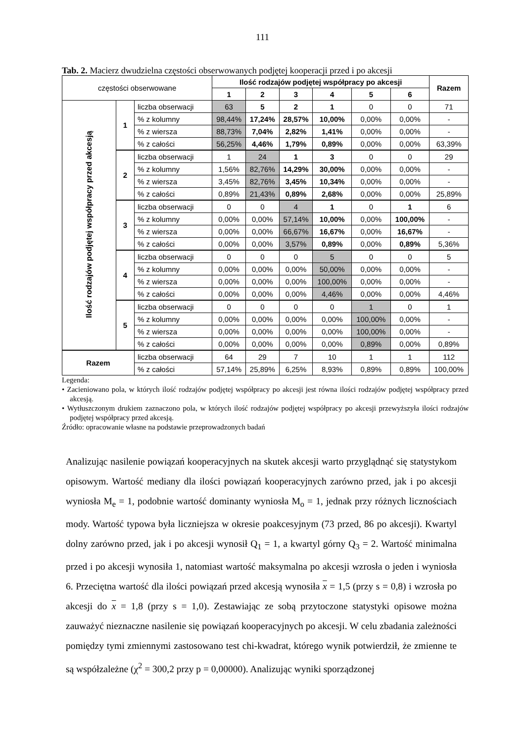111
Tab. 2. Macierz dwudzielna częstości obserwowanych podjętej kooperacji przed i po akcesji
| częstości obserwowane | | | Ilość rodzajów podjętej współpracy po akcesji | | | | | | Razem |
| --- | --- | --- | --- | --- | --- | --- | --- | --- | --- |
| | | | 1 | 2 | 3 | 4 | 5 | 6 | |
| Ilość rodzajów podjętej współpracy przed akcesją | 1 | liczba obserwacji | 63 | 5 | 2 | 1 | 0 | 0 | 71 |
| | | % z kolumny | 98,44% | 17,24% | 28,57% | 10,00% | 0,00% | 0,00% | - |
| | | % z wiersza | 88,73% | 7,04% | 2,82% | 1,41% | 0,00% | 0,00% | - |
| | | % z całości | 56,25% | 4,46% | 1,79% | 0,89% | 0,00% | 0,00% | 63,39% |
| | 2 | liczba obserwacji | 1 | 24 | 1 | 3 | 0 | 0 | 29 |
| | | % z kolumny | 1,56% | 82,76% | 14,29% | 30,00% | 0,00% | 0,00% | - |
| | | % z wiersza | 3,45% | 82,76% | 3,45% | 10,34% | 0,00% | 0,00% | - |
| | | % z całości | 0,89% | 21,43% | 0,89% | 2,68% | 0,00% | 0,00% | 25,89% |
| | 3 | liczba obserwacji | 0 | 0 | 4 | 1 | 0 | 1 | 6 |
| | | % z kolumny | 0,00% | 0,00% | 57,14% | 10,00% | 0,00% | 100,00% | - |
| | | % z wiersza | 0,00% | 0,00% | 66,67% | 16,67% | 0,00% | 16,67% | - |
| | | % z całości | 0,00% | 0,00% | 3,57% | 0,89% | 0,00% | 0,89% | 5,36% |
| | 4 | liczba obserwacji | 0 | 0 | 0 | 5 | 0 | 0 | 5 |
| | | % z kolumny | 0,00% | 0,00% | 0,00% | 50,00% | 0,00% | 0,00% | - |
| | | % z wiersza | 0,00% | 0,00% | 0,00% | 100,00% | 0,00% | 0,00% | - |
| | | % z całości | 0,00% | 0,00% | 0,00% | 4,46% | 0,00% | 0,00% | 4,46% |
| | 5 | liczba obserwacji | 0 | 0 | 0 | 0 | 1 | 0 | 1 |
| | | % z kolumny | 0,00% | 0,00% | 0,00% | 0,00% | 100,00% | 0,00% | - |
| | | % z wiersza | 0,00% | 0,00% | 0,00% | 0,00% | 100,00% | 0,00% | - |
| | | % z całości | 0,00% | 0,00% | 0,00% | 0,00% | 0,89% | 0,00% | 0,89% |
| Razem | | liczba obserwacji | 64 | 29 | 7 | 10 | 1 | 1 | 112 |
| | | % z całości | 57,14% | 25,89% | 6,25% | 8,93% | 0,89% | 0,89% | 100,00% |
Legenda:
• Zacieniowano pola, w których ilość rodzajów podjętej współpracy po akcesji jest równa ilości rodzajów podjętej współpracy przed akcesją.
• Wytłuszczonym drukiem zaznaczono pola, w których ilość rodzajów podjętej współpracy po akcesji przewyższyła ilości rodzajów podjętej współpracy przed akcesją.
Źródło: opracowanie własne na podstawie przeprowadzonych badań
Analizując nasilenie powiązań kooperacyjnych na skutek akcesji warto przyglądnąć się statystykom opisowym. Wartość mediany dla ilości powiązań kooperacyjnych zarówno przed, jak i po akcesji wyniosła M<sub>e</sub> = 1, podobnie wartość dominanty wyniosła M<sub>o</sub> = 1, jednak przy różnych licznościach mody. Wartość typowa była liczniejsza w okresie poakcesyjnym (73 przed, 86 po akcesji). Kwartyl dolny zarówno przed, jak i po akcesji wynosił Q<sub>1</sub> = 1, a kwartyl górny Q<sub>3</sub> = 2. Wartość minimalna przed i po akcesji wynosiła 1, natomiast wartość maksymalna po akcesji wzrosła o jeden i wyniosła 6. Przeciętna wartość dla ilości powiązań przed akcesją wynosiła x = 1,5 (przy s = 0,8) i wzrosła po akcesji do x = 1,8 (przy s = 1,0). Zestawiając ze sobą przytoczone statystyki opisowe można zauważyć nieznaczne nasilenie się powiązań kooperacyjnych po akcesji. W celu zbadania zależności pomiędzy tymi zmiennymi zastosowano test chi-kwadrat, którego wynik potwierdził, że zmienne te są współzależne (χ<sup>2</sup> = 300,2 przy p = 0,00000). Analizując wyniki sporządzonej